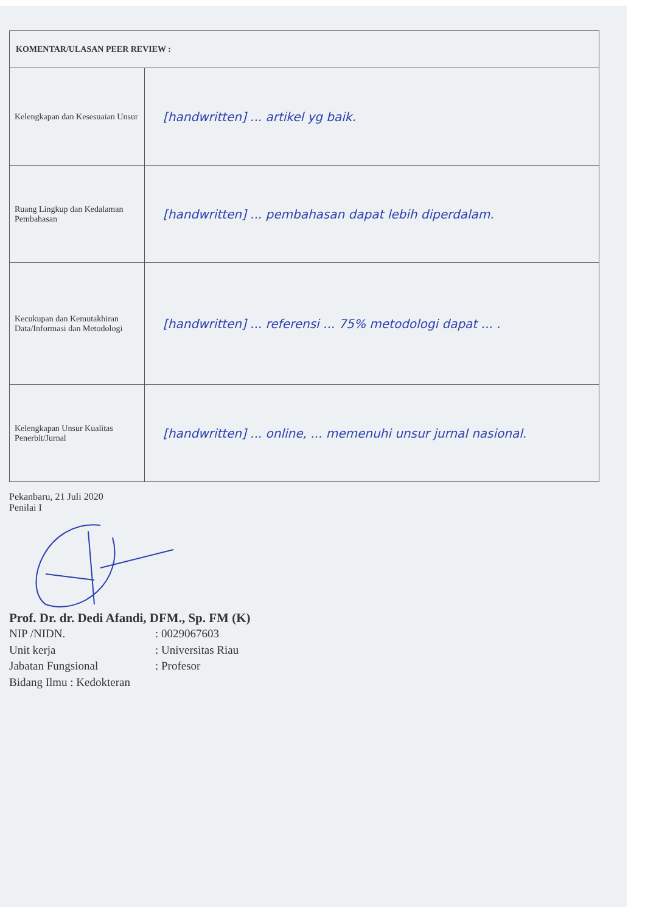| KOMENTAR/ULASAN PEER REVIEW : | |
| --- | --- |
| Kelengkapan dan Kesesuaian Unsur | [handwritten] ... artikel yg baik. |
| Ruang Lingkup dan Kedalaman Pembahasan | [handwritten] ... pembahasan dapat lebih diperdalam. |
| Kecukupan dan Kemutakhiran Data/Informasi dan Metodologi | [handwritten] ... referensi ... 75% metodologi dapat ... . |
| Kelengkapan Unsur Kualitas Penerbit/Jurnal | [handwritten] ... online, ... memenuhi unsur jurnal nasional. |
Pekanbaru, 21 Juli 2020
Penilai I
Prof. Dr. dr. Dedi Afandi, DFM., Sp. FM (K)
NIP /NIDN.: 0029067603
Unit kerja: Universitas Riau
Jabatan Fungsional: Profesor
Bidang Ilmu : Kedokteran